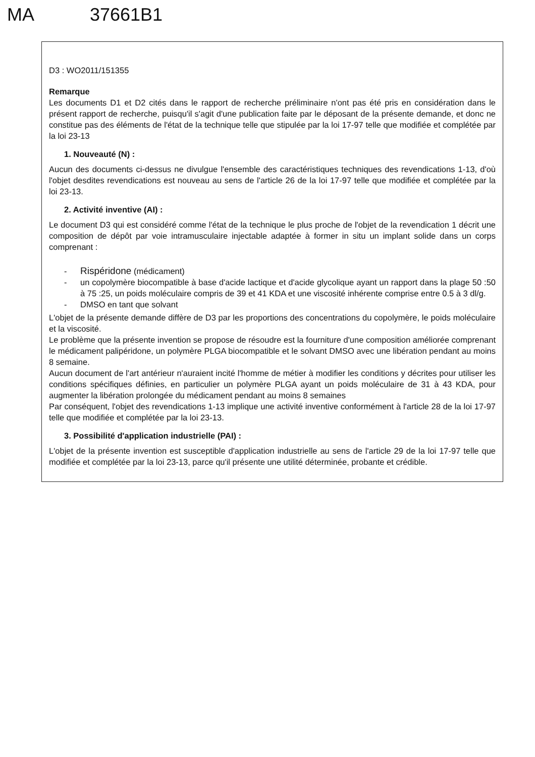MA 37661B1
D3 : WO2011/151355
Remarque
Les documents D1 et D2 cités dans le rapport de recherche préliminaire n'ont pas été pris en considération dans le présent rapport de recherche, puisqu'il s'agit d'une publication faite par le déposant de la présente demande, et donc ne constitue pas des éléments de l'état de la technique telle que stipulée par la loi 17-97 telle que modifiée et complétée par la loi 23-13
1. Nouveauté (N) :
Aucun des documents ci-dessus ne divulgue l'ensemble des caractéristiques techniques des revendications 1-13, d'où l'objet desdites revendications est nouveau au sens de l'article 26 de la loi 17-97 telle que modifiée et complétée par la loi 23-13.
2. Activité inventive (AI) :
Le document D3 qui est considéré comme l'état de la technique le plus proche de l'objet de la revendication 1 décrit une composition de dépôt par voie intramusculaire injectable adaptée à former in situ un implant solide dans un corps comprenant :
- Rispéridone (médicament)
- un copolymère biocompatible à base d'acide lactique et d'acide glycolique ayant un rapport dans la plage 50 :50 à 75 :25, un poids moléculaire compris de 39 et 41 KDA et une viscosité inhérente comprise entre 0.5 à 3 dl/g.
- DMSO en tant que solvant
L'objet de la présente demande diffère de D3 par les proportions des concentrations du copolymère, le poids moléculaire et la viscosité.
Le problème que la présente invention se propose de résoudre est la fourniture d'une composition améliorée comprenant le médicament palipéridone, un polymère PLGA biocompatible et le solvant DMSO avec une libération pendant au moins 8 semaine.
Aucun document de l'art antérieur n'auraient incité l'homme de métier à modifier les conditions y décrites pour utiliser les conditions spécifiques définies, en particulier un polymère PLGA ayant un poids moléculaire de 31 à 43 KDA, pour augmenter la libération prolongée du médicament pendant au moins 8 semaines
Par conséquent, l'objet des revendications 1-13 implique une activité inventive conformément à l'article 28 de la loi 17-97 telle que modifiée et complétée par la loi 23-13.
3. Possibilité d'application industrielle (PAI) :
L'objet de la présente invention est susceptible d'application industrielle au sens de l'article 29 de la loi 17-97 telle que modifiée et complétée par la loi 23-13, parce qu'il présente une utilité déterminée, probante et crédible.